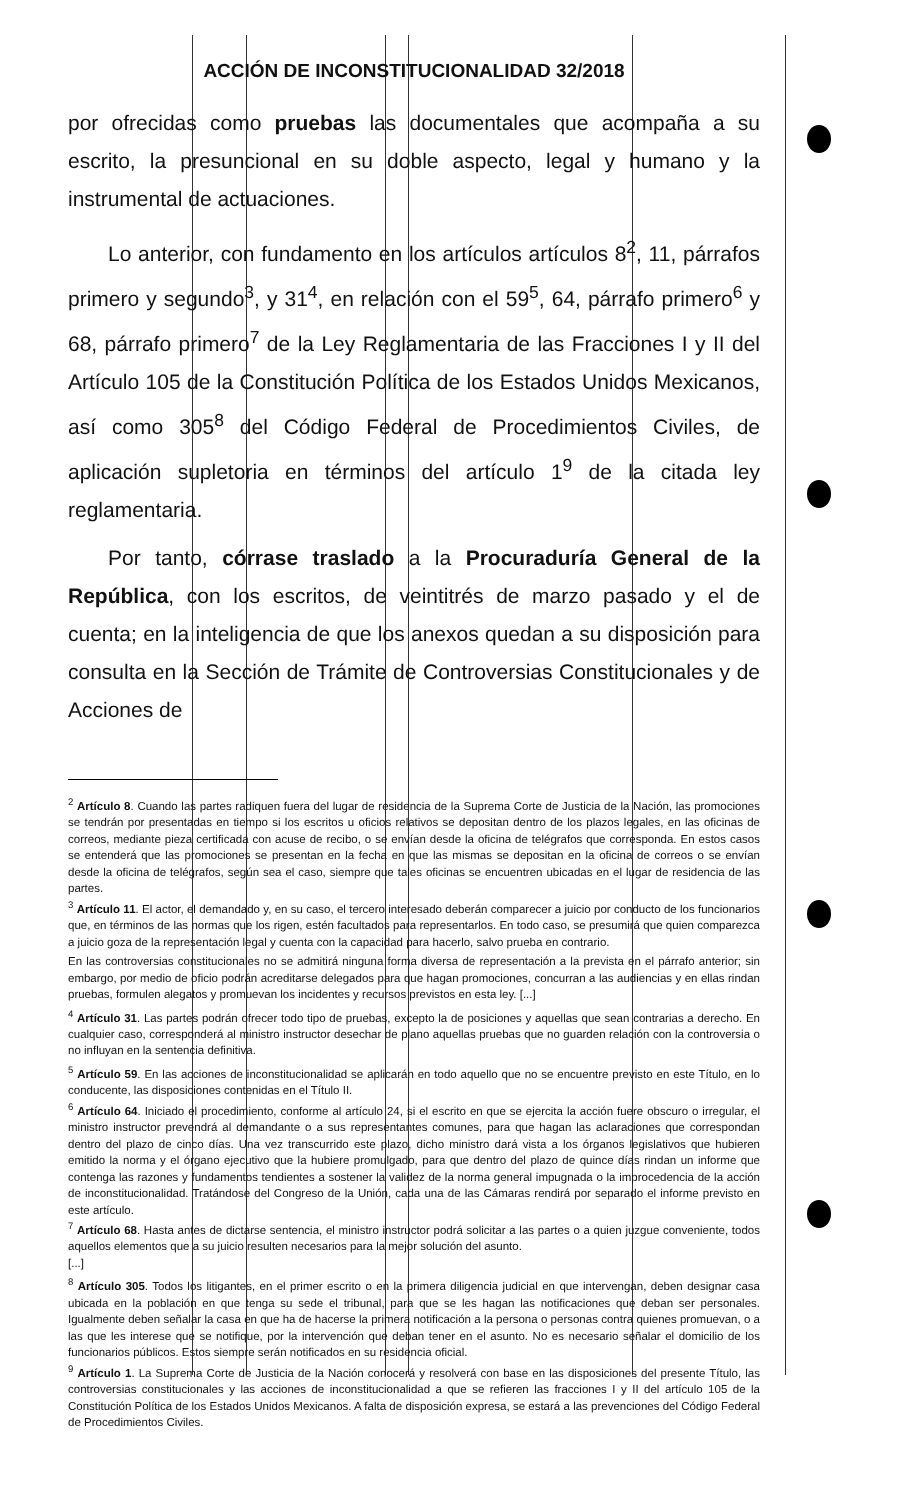ACCIÓN DE INCONSTITUCIONALIDAD 32/2018
por ofrecidas como pruebas las documentales que acompaña a su escrito, la presuncional en su doble aspecto, legal y humano y la instrumental de actuaciones.
Lo anterior, con fundamento en los artículos artículos 8<sup>2</sup>, 11, párrafos primero y segundo<sup>3</sup>, y 31<sup>4</sup>, en relación con el 59<sup>5</sup>, 64, párrafo primero<sup>6</sup> y 68, párrafo primero<sup>7</sup> de la Ley Reglamentaria de las Fracciones I y II del Artículo 105 de la Constitución Política de los Estados Unidos Mexicanos, así como 305<sup>8</sup> del Código Federal de Procedimientos Civiles, de aplicación supletoria en términos del artículo 1<sup>9</sup> de la citada ley reglamentaria.
Por tanto, córrase traslado a la Procuraduría General de la República, con los escritos, de veintitrés de marzo pasado y el de cuenta; en la inteligencia de que los anexos quedan a su disposición para consulta en la Sección de Trámite de Controversias Constitucionales y de Acciones de
<sup>2</sup> Artículo 8. Cuando las partes radiquen fuera del lugar de residencia de la Suprema Corte de Justicia de la Nación, las promociones se tendrán por presentadas en tiempo si los escritos u oficios relativos se depositan dentro de los plazos legales, en las oficinas de correos, mediante pieza certificada con acuse de recibo, o se envían desde la oficina de telégrafos que corresponda. En estos casos se entenderá que las promociones se presentan en la fecha en que las mismas se depositan en la oficina de correos o se envían desde la oficina de telégrafos, según sea el caso, siempre que tales oficinas se encuentren ubicadas en el lugar de residencia de las partes.
<sup>3</sup> Artículo 11. El actor, el demandado y, en su caso, el tercero interesado deberán comparecer a juicio por conducto de los funcionarios que, en términos de las normas que los rigen, estén facultados para representarlos. En todo caso, se presumirá que quien comparezca a juicio goza de la representación legal y cuenta con la capacidad para hacerlo, salvo prueba en contrario.
En las controversias constitucionales no se admitirá ninguna forma diversa de representación a la prevista en el párrafo anterior; sin embargo, por medio de oficio podrán acreditarse delegados para que hagan promociones, concurran a las audiencias y en ellas rindan pruebas, formulen alegatos y promuevan los incidentes y recursos previstos en esta ley. [...]
<sup>4</sup> Artículo 31. Las partes podrán ofrecer todo tipo de pruebas, excepto la de posiciones y aquellas que sean contrarias a derecho. En cualquier caso, corresponderá al ministro instructor desechar de plano aquellas pruebas que no guarden relación con la controversia o no influyan en la sentencia definitiva.
<sup>5</sup> Artículo 59. En las acciones de inconstitucionalidad se aplicarán en todo aquello que no se encuentre previsto en este Título, en lo conducente, las disposiciones contenidas en el Título II.
<sup>6</sup> Artículo 64. Iniciado el procedimiento, conforme al artículo 24, si el escrito en que se ejercita la acción fuere obscuro o irregular, el ministro instructor prevendrá al demandante o a sus representantes comunes, para que hagan las aclaraciones que correspondan dentro del plazo de cinco días. Una vez transcurrido este plazo, dicho ministro dará vista a los órganos legislativos que hubieren emitido la norma y el órgano ejecutivo que la hubiere promulgado, para que dentro del plazo de quince días rindan un informe que contenga las razones y fundamentos tendientes a sostener la validez de la norma general impugnada o la improcedencia de la acción de inconstitucionalidad. Tratándose del Congreso de la Unión, cada una de las Cámaras rendirá por separado el informe previsto en este artículo.
<sup>7</sup> Artículo 68. Hasta antes de dictarse sentencia, el ministro instructor podrá solicitar a las partes o a quien juzgue conveniente, todos aquellos elementos que a su juicio resulten necesarios para la mejor solución del asunto.
[...]
<sup>8</sup> Artículo 305. Todos los litigantes, en el primer escrito o en la primera diligencia judicial en que intervengan, deben designar casa ubicada en la población en que tenga su sede el tribunal, para que se les hagan las notificaciones que deban ser personales. Igualmente deben señalar la casa en que ha de hacerse la primera notificación a la persona o personas contra quienes promuevan, o a las que les interese que se notifique, por la intervención que deban tener en el asunto. No es necesario señalar el domicilio de los funcionarios públicos. Estos siempre serán notificados en su residencia oficial.
<sup>9</sup> Artículo 1. La Suprema Corte de Justicia de la Nación conocerá y resolverá con base en las disposiciones del presente Título, las controversias constitucionales y las acciones de inconstitucionalidad a que se refieren las fracciones I y II del artículo 105 de la Constitución Política de los Estados Unidos Mexicanos. A falta de disposición expresa, se estará a las prevenciones del Código Federal de Procedimientos Civiles.